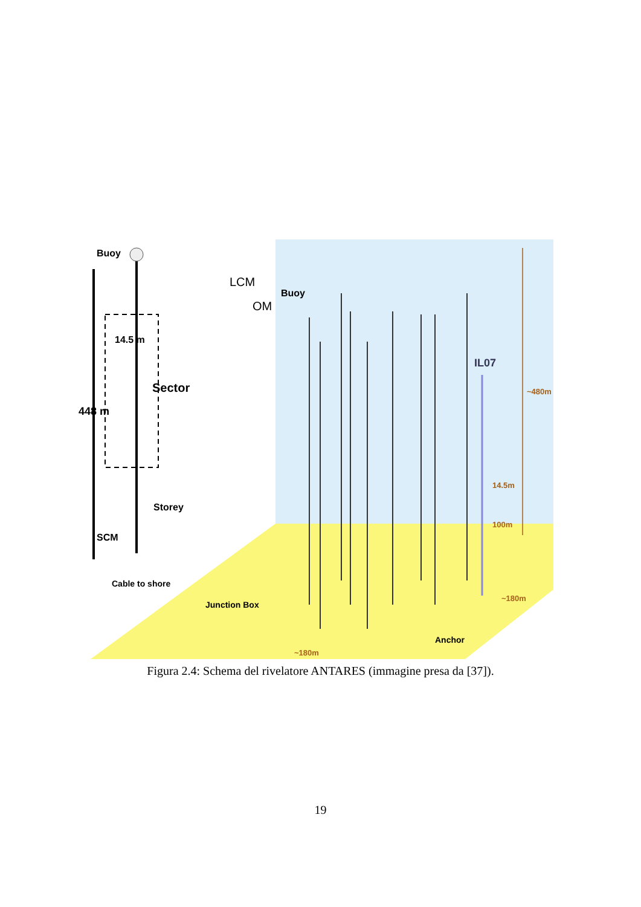Buoy
LCM
OM
Buoy
14.5 m
Sector
448 m
IL07
~480m
14.5m
100m
Storey
SCM
Cable to shore
Junction Box
~180m
Anchor
~180m
Figura 2.4: Schema del rivelatore ANTARES (immagine presa da [37]).
19